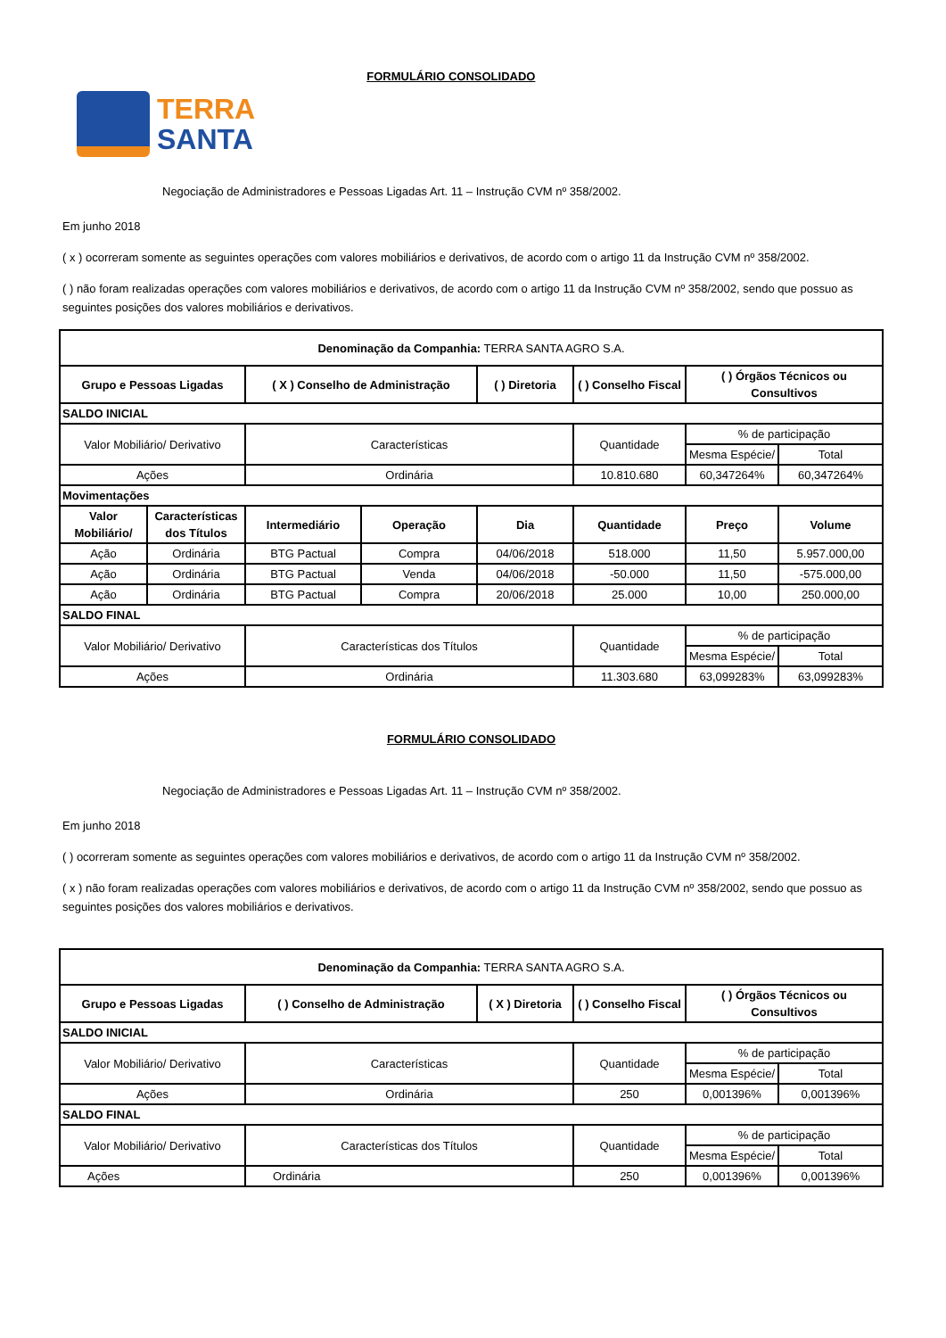TERRA
SANTA
FORMULÁRIO CONSOLIDADO
Negociação de Administradores e Pessoas Ligadas Art. 11 – Instrução CVM nº 358/2002.
Em junho 2018
( x ) ocorreram somente as seguintes operações com valores mobiliários e derivativos, de acordo com o artigo 11 da Instrução CVM nº 358/2002.
( ) não foram realizadas operações com valores mobiliários e derivativos, de acordo com o artigo 11 da Instrução CVM nº 358/2002, sendo que possuo as seguintes posições dos valores mobiliários e derivativos.
| Denominação da Companhia: TERRA SANTA AGRO S.A. | | | | | | | |
| Grupo e Pessoas Ligadas | | ( X ) Conselho de Administração | | ( ) Diretoria | ( ) Conselho Fiscal | ( ) Órgãos Técnicos ou Consultivos | |
| SALDO INICIAL | | | | | | | |
| Valor Mobiliário/ Derivativo | | Características | | | Quantidade | % de participação | |
| | | | | | | Mesma Espécie/ | Total |
| Ações | | Ordinária | | | 10.810.680 | 60,347264% | 60,347264% |
| Movimentações | | | | | | | |
| Valor Mobiliário/ | Características dos Títulos | Intermediário | Operação | Dia | Quantidade | Preço | Volume |
| Ação | Ordinária | BTG Pactual | Compra | 04/06/2018 | 518.000 | 11,50 | 5.957.000,00 |
| Ação | Ordinária | BTG Pactual | Venda | 04/06/2018 | -50.000 | 11,50 | -575.000,00 |
| Ação | Ordinária | BTG Pactual | Compra | 20/06/2018 | 25.000 | 10,00 | 250.000,00 |
| SALDO FINAL | | | | | | | |
| Valor Mobiliário/ Derivativo | | Características dos Títulos | | | Quantidade | % de participação | |
| | | | | | | Mesma Espécie/ | Total |
| Ações | | Ordinária | | | 11.303.680 | 63,099283% | 63,099283% |
FORMULÁRIO CONSOLIDADO
Negociação de Administradores e Pessoas Ligadas Art. 11 – Instrução CVM nº 358/2002.
Em junho 2018
( ) ocorreram somente as seguintes operações com valores mobiliários e derivativos, de acordo com o artigo 11 da Instrução CVM nº 358/2002.
( x ) não foram realizadas operações com valores mobiliários e derivativos, de acordo com o artigo 11 da Instrução CVM nº 358/2002, sendo que possuo as seguintes posições dos valores mobiliários e derivativos.
| Denominação da Companhia: TERRA SANTA AGRO S.A. | | | | | |
| Grupo e Pessoas Ligadas | ( ) Conselho de Administração | ( X ) Diretoria | ( ) Conselho Fiscal | ( ) Órgãos Técnicos ou Consultivos | |
| SALDO INICIAL | | | | | |
| Valor Mobiliário/ Derivativo | Características | | Quantidade | % de participação | |
| | | | | Mesma Espécie/ | Total |
| Ações | Ordinária | | 250 | 0,001396% | 0,001396% |
| SALDO FINAL | | | | | |
| Valor Mobiliário/ Derivativo | Características dos Títulos | | Quantidade | % de participação | |
| | | | | Mesma Espécie/ | Total |
| Ações | Ordinária | | 250 | 0,001396% | 0,001396% |